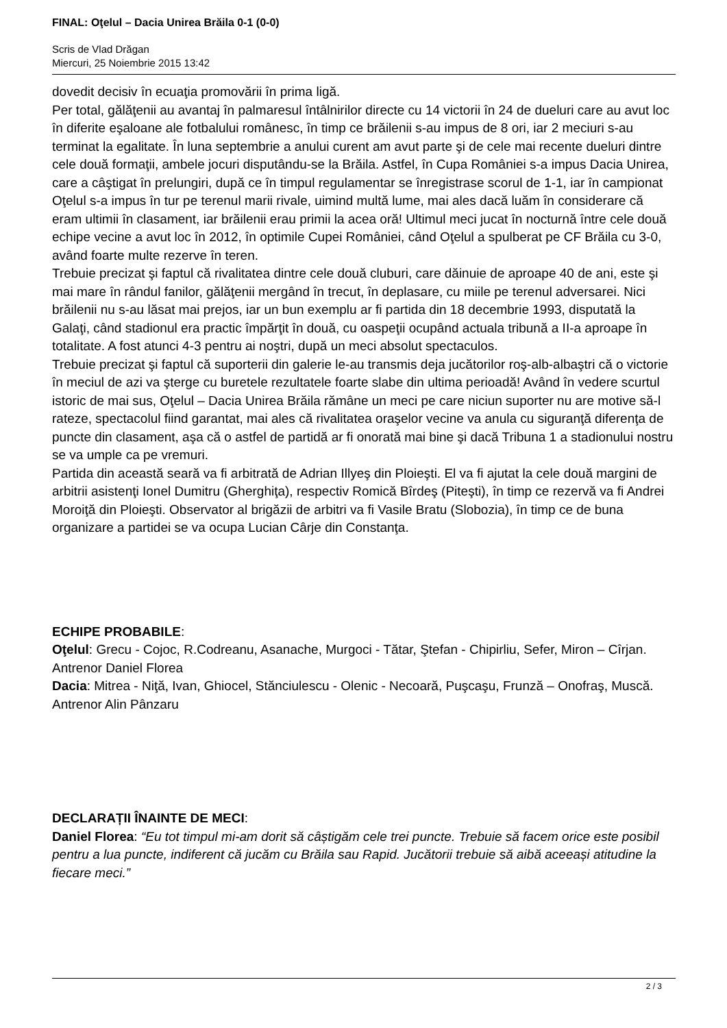FINAL: Oţelul – Dacia Unirea Brăila 0-1 (0-0)
Scris de Vlad Drăgan
Miercuri, 25 Noiembrie 2015 13:42
dovedit decisiv în ecuaţia promovării în prima ligă.
Per total, gălăţenii au avantaj în palmaresul întâlnirilor directe cu 14 victorii în 24 de dueluri care au avut loc în diferite eşaloane ale fotbalului românesc, în timp ce brăilenii s-au impus de 8 ori, iar 2 meciuri s-au terminat la egalitate. În luna septembrie a anului curent am avut parte şi de cele mai recente dueluri dintre cele două formaţii, ambele jocuri disputându-se la Brăila. Astfel, în Cupa României s-a impus Dacia Unirea, care a câştigat în prelungiri, după ce în timpul regulamentar se înregistrase scorul de 1-1, iar în campionat Oţelul s-a impus în tur pe terenul marii rivale, uimind multă lume, mai ales dacă luăm în considerare că eram ultimii în clasament, iar brăilenii erau primii la acea oră! Ultimul meci jucat în nocturnă între cele două echipe vecine a avut loc în 2012, în optimile Cupei României, când Oţelul a spulberat pe CF Brăila cu 3-0, având foarte multe rezerve în teren.
Trebuie precizat şi faptul că rivalitatea dintre cele două cluburi, care dăinuie de aproape 40 de ani, este şi mai mare în rândul fanilor, gălăţenii mergând în trecut, în deplasare, cu miile pe terenul adversarei. Nici brăilenii nu s-au lăsat mai prejos, iar un bun exemplu ar fi partida din 18 decembrie 1993, disputată la Galaţi, când stadionul era practic împărţit în două, cu oaspeţii ocupând actuala tribună a II-a aproape în totalitate. A fost atunci 4-3 pentru ai noştri, după un meci absolut spectaculos.
Trebuie precizat şi faptul că suporterii din galerie le-au transmis deja jucătorilor roş-alb-albaştri că o victorie în meciul de azi va şterge cu buretele rezultatele foarte slabe din ultima perioadă! Având în vedere scurtul istoric de mai sus, Oţelul – Dacia Unirea Brăila rămâne un meci pe care niciun suporter nu are motive să-l rateze, spectacolul fiind garantat, mai ales că rivalitatea oraşelor vecine va anula cu siguranţă diferenţa de puncte din clasament, aşa că o astfel de partidă ar fi onorată mai bine şi dacă Tribuna 1 a stadionului nostru se va umple ca pe vremuri.
Partida din această seară va fi arbitrată de Adrian Illyeş din Ploieşti. El va fi ajutat la cele două margini de arbitrii asistenţi Ionel Dumitru (Gherghiţa), respectiv Romică Bîrdeş (Piteşti), în timp ce rezervă va fi Andrei Moroiţă din Ploieşti. Observator al brigăzii de arbitri va fi Vasile Bratu (Slobozia), în timp ce de buna organizare a partidei se va ocupa Lucian Cârje din Constanţa.
ECHIPE PROBABILE:
Oţelul: Grecu - Cojoc, R.Codreanu, Asanache, Murgoci - Tătar, Ştefan - Chipirliu, Sefer, Miron – Cîrjan. Antrenor Daniel Florea
Dacia: Mitrea - Niţă, Ivan, Ghiocel, Stănciulescu - Olenic - Necoară, Puşcaşu, Frunză – Onofraş, Muscă. Antrenor Alin Pânzaru
DECLARAȚII ÎNAINTE DE MECI:
Daniel Florea: “Eu tot timpul mi-am dorit să câștigăm cele trei puncte. Trebuie să facem orice este posibil pentru a lua puncte, indiferent că jucăm cu Brăila sau Rapid. Jucătorii trebuie să aibă aceeași atitudine la fiecare meci.”
2 / 3